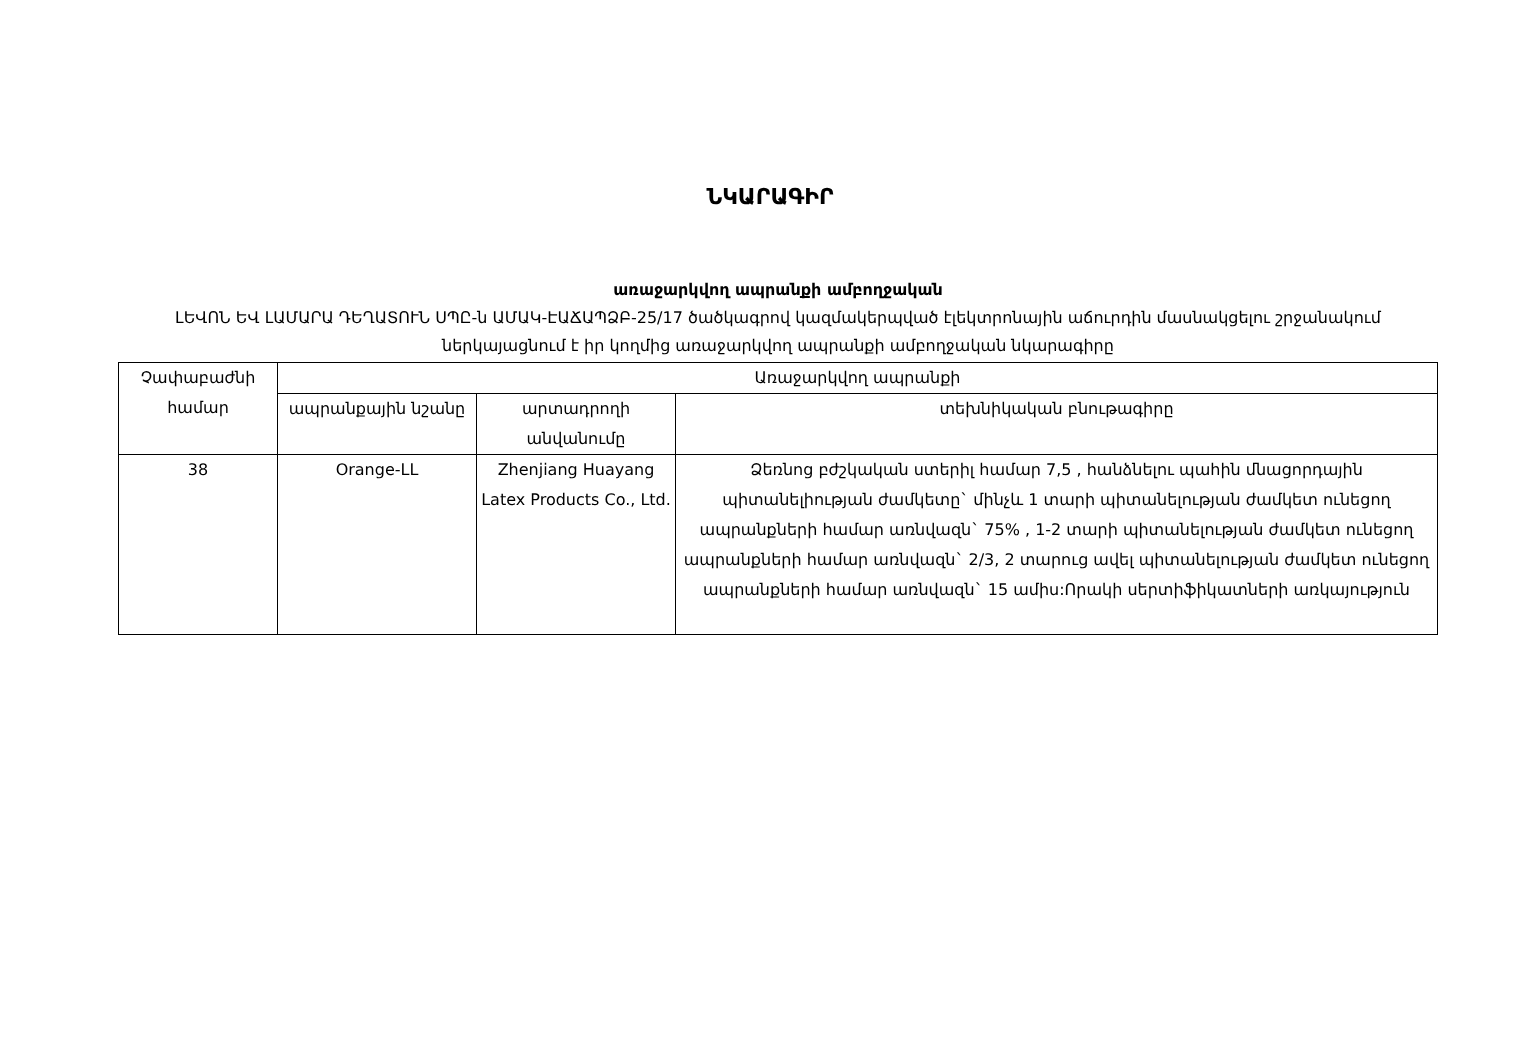ՆԿԱՐԱԳԻՐ
առաջարկվող ապրանքի ամբողջական
ԼԵՎՈՆ ԵՎ ԼԱՄԱՐԱ ԴԵՂԱՏՈՒՆ ՍՊԸ-ն ԱՄԱԿ-ԷԱՃԱՊՁԲ-25/17 ծածկագրով կազմակերպված էլեկտրոնային աճուրդին մասնակցելու շրջանակում ներկայացնում է իր կողմից առաջարկվող ապրանքի ամբողջական նկարագիրը
| Չափաբաժնի համար | Առաջարկվող ապրանքի | | |
| --- | --- | --- | --- |
| | ապրանքային նշանը | արտադրողի անվանումը | տեխնիկական բնութագիրը |
| 38 | Orange-LL | Zhenjiang Huayang Latex Products Co., Ltd. | Ձեռնոց բժշկական ստերիլ համար 7,5 , հանձնելու պահին մնացորդային պիտանելիության ժամկետը` մինչև 1 տարի պիտանելության ժամկետ ունեցող ապրանքների համար առնվազն` 75% , 1-2 տարի պիտանելության ժամկետ ունեցող ապրանքների համար առնվազն` 2/3, 2 տարուց ավել պիտանելության ժամկետ ունեցող ապրանքների համար առնվազն` 15 ամիս:Որակի սերտիֆիկատների առկայություն |